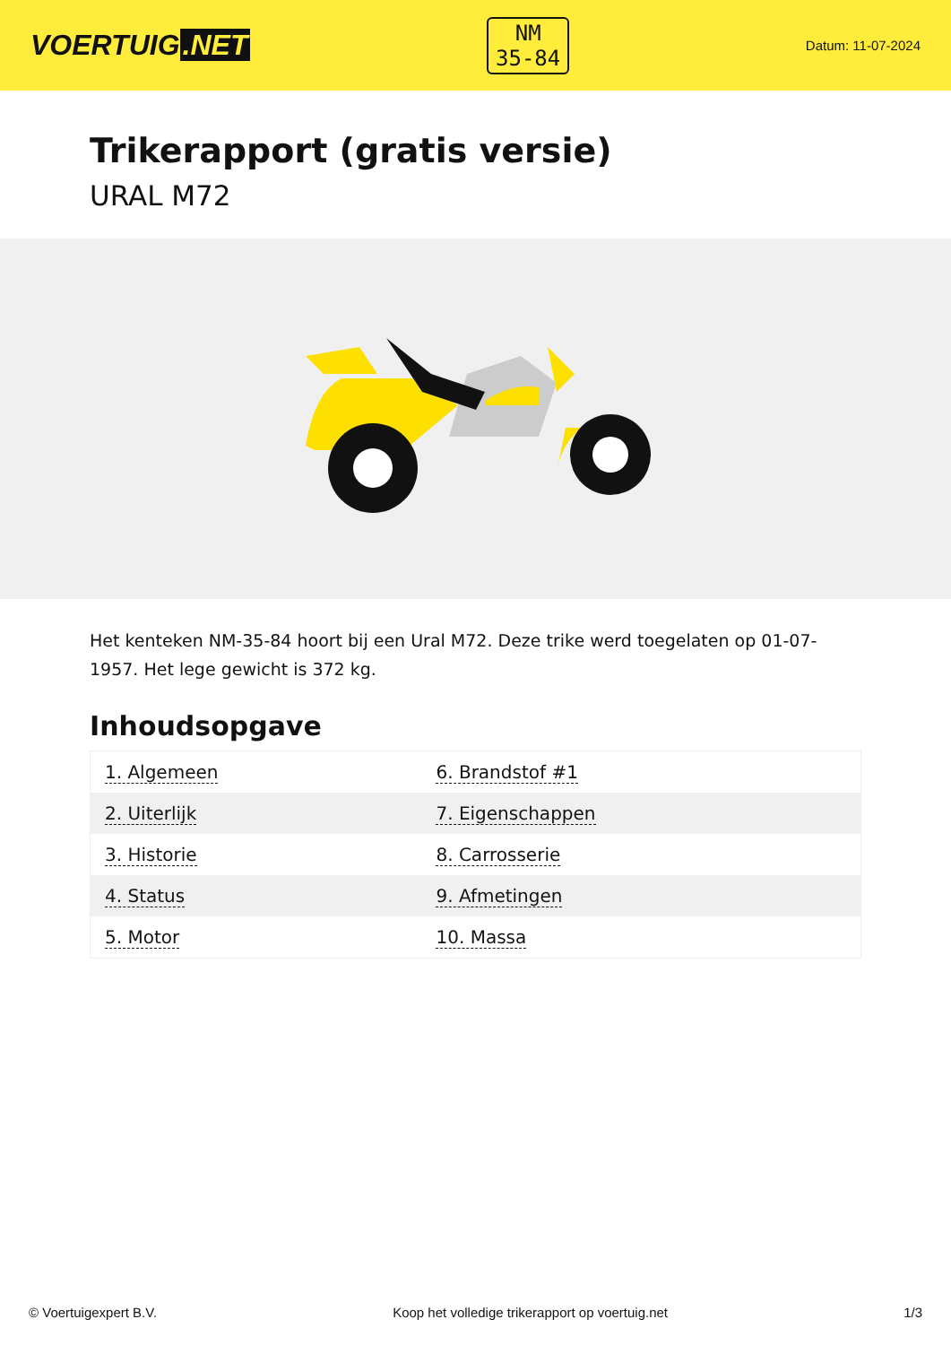VOERTUIG.NET
NM
35-84
Datum: 11-07-2024
Trikerapport (gratis versie)
URAL M72
Het kenteken NM-35-84 hoort bij een Ural M72. Deze trike werd toegelaten op 01-07-1957. Het lege gewicht is 372 kg.
Inhoudsopgave
| 1. Algemeen | 6. Brandstof #1 |
| 2. Uiterlijk | 7. Eigenschappen |
| 3. Historie | 8. Carrosserie |
| 4. Status | 9. Afmetingen |
| 5. Motor | 10. Massa |
© Voertuigexpert B.V. Koop het volledige trikerapport op voertuig.net 1/3